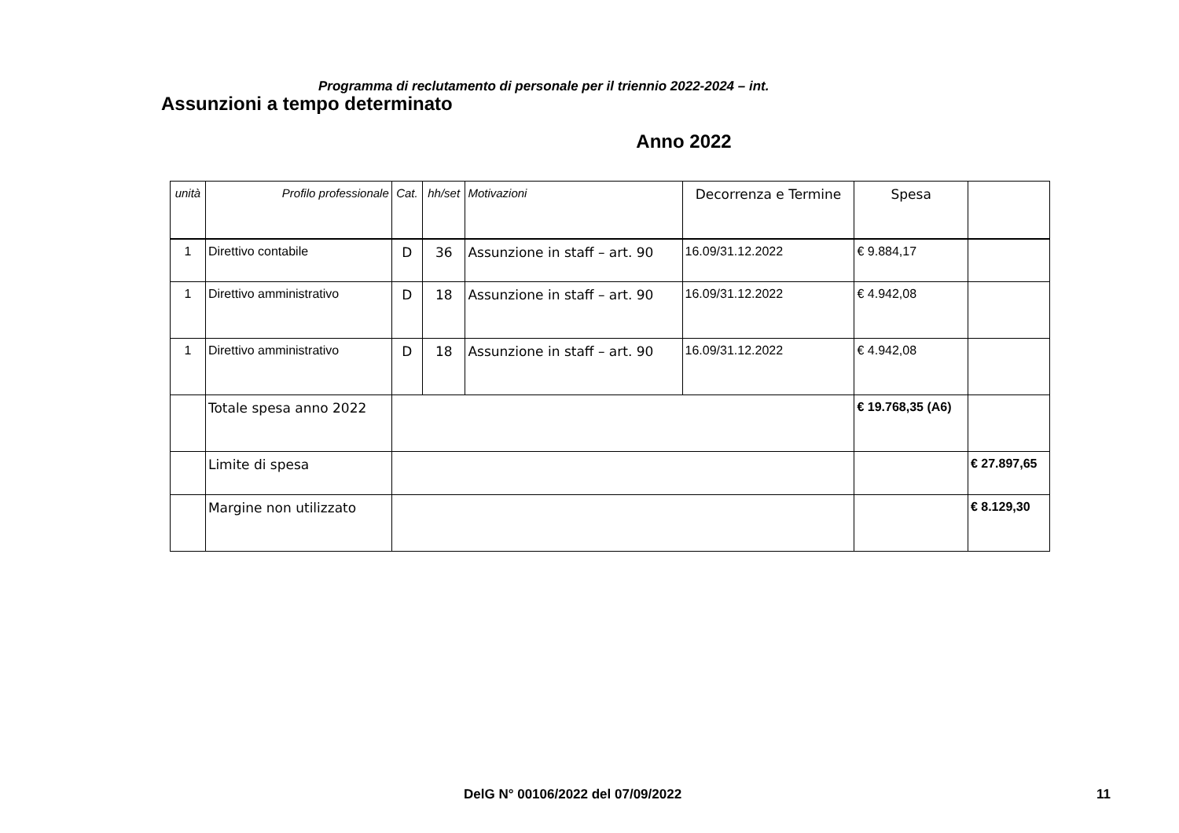Programma di reclutamento di personale per il triennio 2022-2024 – int.
Assunzioni a tempo determinato
Anno 2022
| unità | Profilo professionale | Cat. | hh/set | Motivazioni | Decorrenza e Termine | Spesa | |
| --- | --- | --- | --- | --- | --- | --- | --- |
| 1 | Direttivo contabile | D | 36 | Assunzione in staff – art. 90 | 16.09/31.12.2022 | € 9.884,17 | |
| 1 | Direttivo amministrativo | D | 18 | Assunzione in staff – art. 90 | 16.09/31.12.2022 | € 4.942,08 | |
| 1 | Direttivo amministrativo | D | 18 | Assunzione in staff – art. 90 | 16.09/31.12.2022 | € 4.942,08 | |
| | Totale spesa anno 2022 | | | | | € 19.768,35 (A6) | |
| | Limite di spesa | | | | | | € 27.897,65 |
| | Margine non utilizzato | | | | | | € 8.129,30 |
DelG N° 00106/2022 del 07/09/2022 11